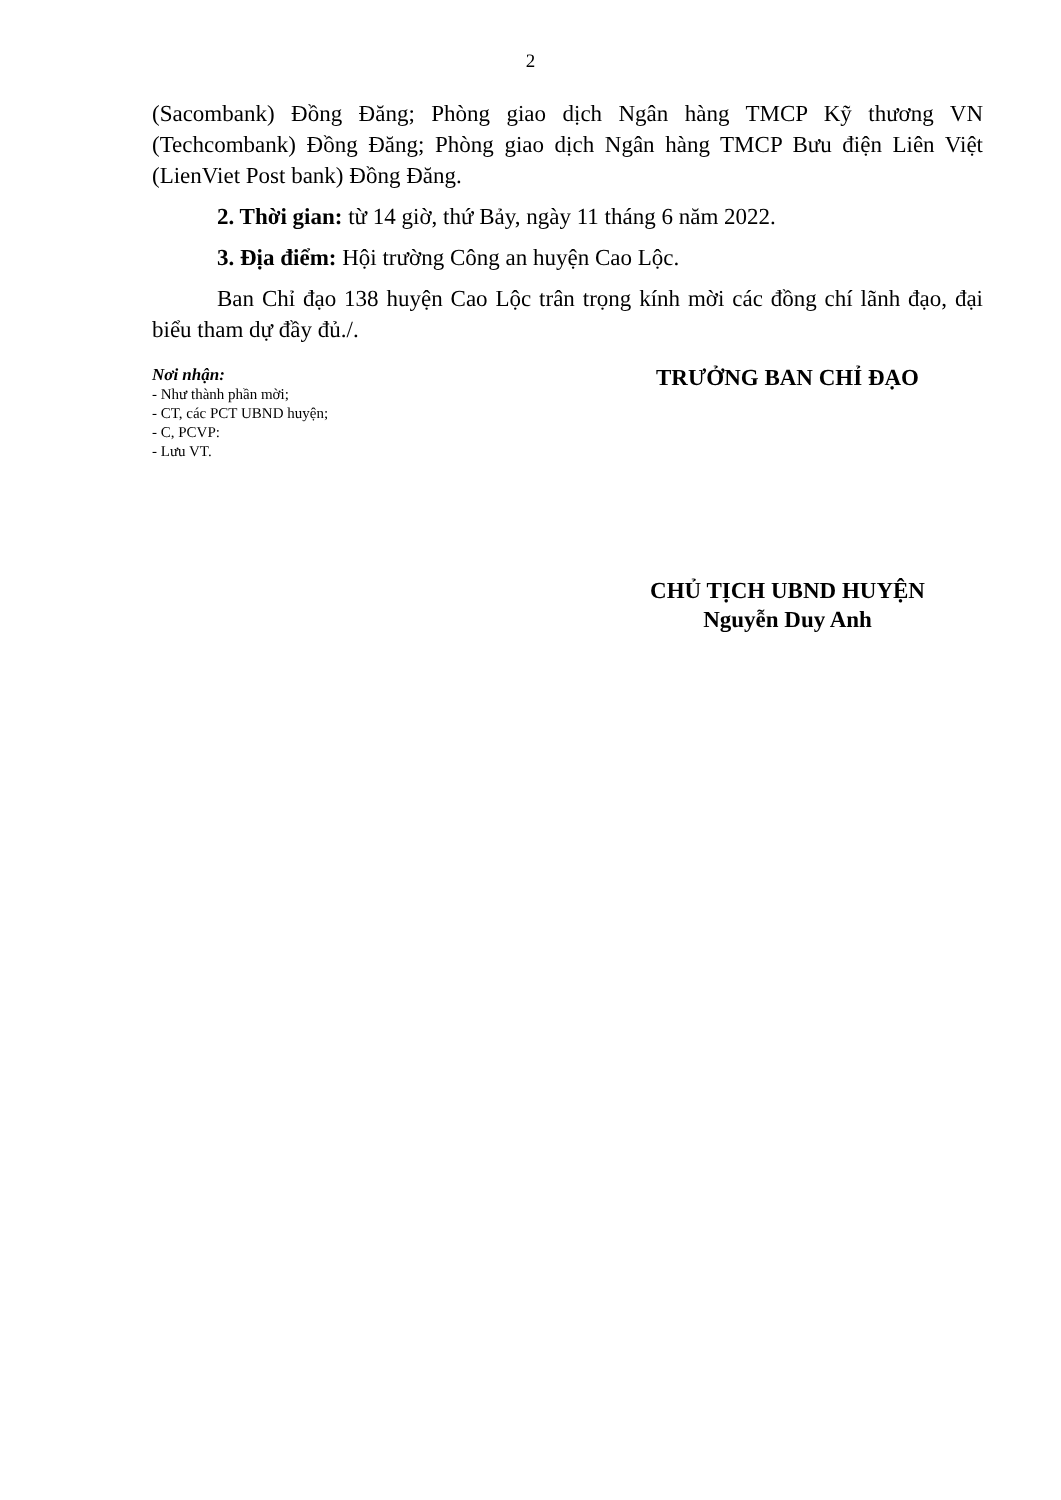2
(Sacombank) Đồng Đăng; Phòng giao dịch Ngân hàng TMCP Kỹ thương VN (Techcombank) Đồng Đăng; Phòng giao dịch Ngân hàng TMCP Bưu điện Liên Việt (LienViet Post bank) Đồng Đăng.
2. Thời gian: từ 14 giờ, thứ Bảy, ngày 11 tháng 6 năm 2022.
3. Địa điểm: Hội trường Công an huyện Cao Lộc.
Ban Chỉ đạo 138 huyện Cao Lộc trân trọng kính mời các đồng chí lãnh đạo, đại biểu tham dự đầy đủ./.
Nơi nhận:
- Như thành phần mời;
- CT, các PCT UBND huyện;
- C, PCVP:
- Lưu VT.
TRƯỞNG BAN CHỈ ĐẠO
CHỦ TỊCH UBND HUYỆN
Nguyễn Duy Anh